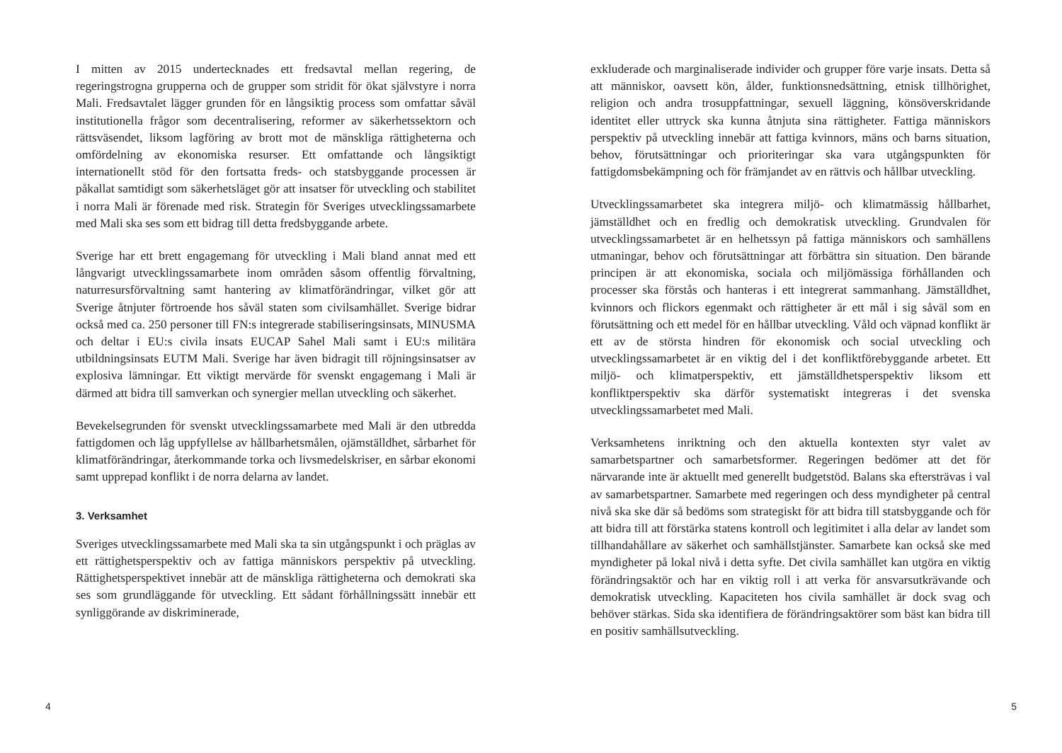I mitten av 2015 undertecknades ett fredsavtal mellan regering, de regeringstrogna grupperna och de grupper som stridit för ökat självstyre i norra Mali. Fredsavtalet lägger grunden för en långsiktig process som omfattar såväl institutionella frågor som decentralisering, reformer av säkerhetssektorn och rättsväsendet, liksom lagföring av brott mot de mänskliga rättigheterna och omfördelning av ekonomiska resurser. Ett omfattande och långsiktigt internationellt stöd för den fortsatta freds- och statsbyggande processen är påkallat samtidigt som säkerhetsläget gör att insatser för utveckling och stabilitet i norra Mali är förenade med risk. Strategin för Sveriges utvecklingssamarbete med Mali ska ses som ett bidrag till detta fredsbyggande arbete.
Sverige har ett brett engagemang för utveckling i Mali bland annat med ett långvarigt utvecklingssamarbete inom områden såsom offentlig förvaltning, naturresursförvaltning samt hantering av klimatförändringar, vilket gör att Sverige åtnjuter förtroende hos såväl staten som civilsamhället. Sverige bidrar också med ca. 250 personer till FN:s integrerade stabiliseringsinsats, MINUSMA och deltar i EU:s civila insats EUCAP Sahel Mali samt i EU:s militära utbildningsinsats EUTM Mali. Sverige har även bidragit till röjningsinsatser av explosiva lämningar. Ett viktigt mervärde för svenskt engagemang i Mali är därmed att bidra till samverkan och synergier mellan utveckling och säkerhet.
Bevekelsegrunden för svenskt utvecklingssamarbete med Mali är den utbredda fattigdomen och låg uppfyllelse av hållbarhetsmålen, ojämställdhet, sårbarhet för klimatförändringar, återkommande torka och livsmedelskriser, en sårbar ekonomi samt upprepad konflikt i de norra delarna av landet.
3. Verksamhet
Sveriges utvecklingssamarbete med Mali ska ta sin utgångspunkt i och präglas av ett rättighetsperspektiv och av fattiga människors perspektiv på utveckling. Rättighetsperspektivet innebär att de mänskliga rättigheterna och demokrati ska ses som grundläggande för utveckling. Ett sådant förhållningssätt innebär ett synliggörande av diskriminerade,
4
exkluderade och marginaliserade individer och grupper före varje insats. Detta så att människor, oavsett kön, ålder, funktionsnedsättning, etnisk tillhörighet, religion och andra trosuppfattningar, sexuell läggning, könsöverskridande identitet eller uttryck ska kunna åtnjuta sina rättigheter. Fattiga människors perspektiv på utveckling innebär att fattiga kvinnors, mäns och barns situation, behov, förutsättningar och prioriteringar ska vara utgångspunkten för fattigdomsbekämpning och för främjandet av en rättvis och hållbar utveckling.
Utvecklingssamarbetet ska integrera miljö- och klimatmässig hållbarhet, jämställdhet och en fredlig och demokratisk utveckling. Grundvalen för utvecklingssamarbetet är en helhetssyn på fattiga människors och samhällens utmaningar, behov och förutsättningar att förbättra sin situation. Den bärande principen är att ekonomiska, sociala och miljömässiga förhållanden och processer ska förstås och hanteras i ett integrerat sammanhang. Jämställdhet, kvinnors och flickors egenmakt och rättigheter är ett mål i sig såväl som en förutsättning och ett medel för en hållbar utveckling. Våld och väpnad konflikt är ett av de största hindren för ekonomisk och social utveckling och utvecklingssamarbetet är en viktig del i det konfliktförebyggande arbetet. Ett miljö- och klimatperspektiv, ett jämställdhetsperspektiv liksom ett konfliktperspektiv ska därför systematiskt integreras i det svenska utvecklingssamarbetet med Mali.
Verksamhetens inriktning och den aktuella kontexten styr valet av samarbetspartner och samarbetsformer. Regeringen bedömer att det för närvarande inte är aktuellt med generellt budgetstöd. Balans ska eftersträvas i val av samarbetspartner. Samarbete med regeringen och dess myndigheter på central nivå ska ske där så bedöms som strategiskt för att bidra till statsbyggande och för att bidra till att förstärka statens kontroll och legitimitet i alla delar av landet som tillhandahållare av säkerhet och samhällstjänster. Samarbete kan också ske med myndigheter på lokal nivå i detta syfte. Det civila samhället kan utgöra en viktig förändringsaktör och har en viktig roll i att verka för ansvarsutkrävande och demokratisk utveckling. Kapaciteten hos civila samhället är dock svag och behöver stärkas. Sida ska identifiera de förändringsaktörer som bäst kan bidra till en positiv samhällsutveckling.
5